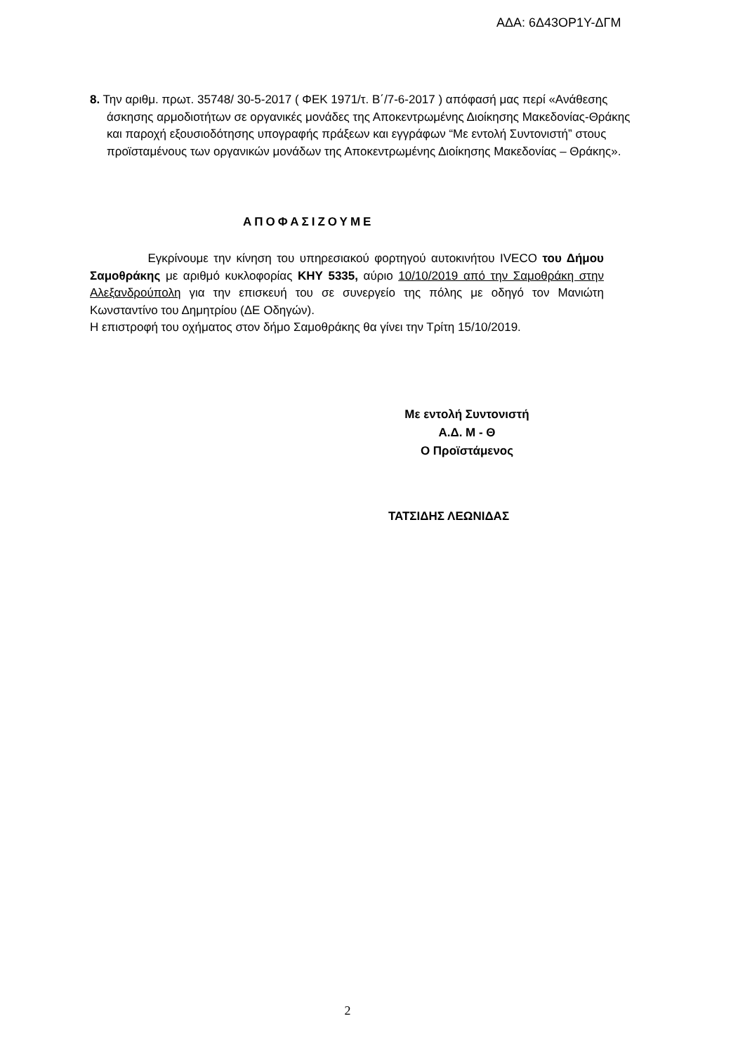ΑΔΑ: 6Δ43ΟΡ1Υ-ΔΓΜ
8. Την αριθμ. πρωτ. 35748/ 30-5-2017 ( ΦΕΚ 1971/τ. Β΄/7-6-2017 ) απόφασή μας περί «Ανάθεσης άσκησης αρμοδιοτήτων σε οργανικές μονάδες της Αποκεντρωμένης Διοίκησης Μακεδονίας-Θράκης και παροχή εξουσιοδότησης υπογραφής πράξεων και εγγράφων “Με εντολή Συντονιστή” στους προϊσταμένους των οργανικών μονάδων της Αποκεντρωμένης Διοίκησης Μακεδονίας – Θράκης».
ΑΠΟΦΑΣΙΖΟΥΜΕ
Εγκρίνουμε την κίνηση του υπηρεσιακού φορτηγού αυτοκινήτου IVECO του Δήμου Σαμοθράκης με αριθμό κυκλοφορίας ΚΗΥ 5335, αύριο 10/10/2019 από την Σαμοθράκη στην Αλεξανδρούπολη για την επισκευή του σε συνεργείο της πόλης με οδηγό τον Μανιώτη Κωνσταντίνο του Δημητρίου (ΔΕ Οδηγών).
Η επιστροφή του οχήματος στον δήμο Σαμοθράκης θα γίνει την Τρίτη 15/10/2019.
Με εντολή Συντονιστή
Α.Δ. Μ - Θ
Ο Προϊστάμενος
ΤΑΤΣΙΔΗΣ ΛΕΩΝΙΔΑΣ
2